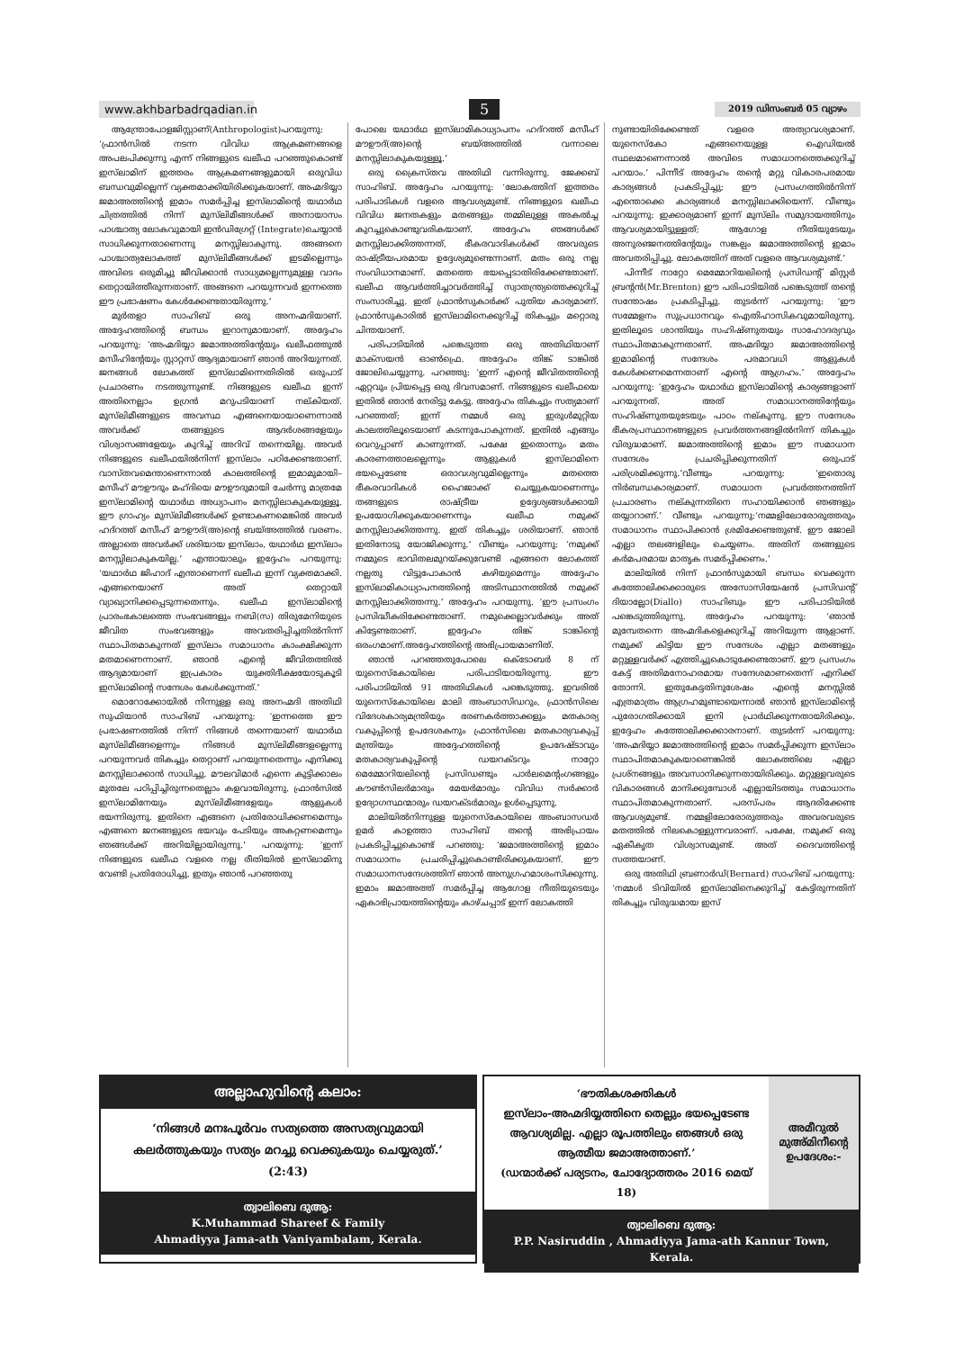www.akhbarbadrqadian.in 5 2019 ഡിസംബർ 05 വ്യാഴം
ആന്ത്രോപോളജിസ്റ്റാണ്(Anthropologist)പറയുന്നു: ‘ഫ്രാൻസിൽ നടന്ന വിവിധ ആക്രമണങ്ങളെ അപലപിക്കുന്നു എന്ന് നിങ്ങളുടെ ഖലീഫ പറഞ്ഞുകൊണ്ട് ഇസ്‌ലാമിന് ഇത്തരം ആക്രമണങ്ങളുമായി ഒരുവിധ ബന്ധവുമില്ലെന്ന് വ്യക്തമാക്കിയിരിക്കുകയാണ്. അഹ്മദിയ്യാ ജമാഅത്തിന്റെ ഇമാം സമർപ്പിച്ച ഇസ്‌ലാമിന്റെ യഥാർഥ ചിത്രത്തിൽ നിന്ന് മുസ്‌ലിമീങ്ങൾക്ക് അനായാസം പാശ്ചാത്യ ലോകവുമായി ഇൻഡിഗ്രേറ്റ് (Integrate)ചെയ്യാൻ സാധിക്കുന്നതാണെന്നു മനസ്സിലാകുന്നു. അങ്ങനെ പാശ്ചാത്യലോകത്ത് മുസ്‌ലിമീങ്ങൾക്ക് ഇടമില്ലെന്നും അവിടെ ഒരുമിച്ചു ജീവിക്കാൻ സാധ്യമല്ലെന്നുമുള്ള വാദം തെറ്റായിത്തീരുന്നതാണ്. അങ്ങനെ പറയുന്നവർ ഇന്നത്തെ ഈ പ്രഭാഷണം കേൾക്കേണ്ടതായിരുന്നു.’
മുർതളാ സാഹിബ് ഒരു അനഹ്മദിയാണ്. അദ്ദേഹത്തിന്റെ ബന്ധം ഇറാനുമായാണ്. അദ്ദേഹം പറയുന്നു: ‘അഹ്മദിയ്യാ ജമാഅത്തിന്റേയും ഖലീഫത്തുൽ മസീഹിന്റേയും സ്റ്റാറ്റസ് ആദ്യമായാണ് ഞാൻ അറിയുന്നത്. ജനങ്ങൾ ലോകത്ത് ഇസ്‌ലാമിന്നെതിരിൽ ഒരുപാട് പ്രചാരണം നടത്തുന്നുണ്ട്. നിങ്ങളുടെ ഖലീഫ ഇന്ന് അതിനെല്ലാം ഉഗ്രൻ മറുപടിയാണ് നല്കിയത്. മുസ്‌ലിമീങ്ങളുടെ അവസ്ഥ എങ്ങനെയായാണെന്നാൽ അവർക്ക് തങ്ങളുടെ ആദർശങ്ങളേയും വിശ്വാസങ്ങളേയും കുറിച്ച് അറിവ് തന്നെയില്ല. അവർ നിങ്ങളുടെ ഖലീഫയിൽനിന്ന് ഇസ്‌ലാം പഠിക്കേണ്ടതാണ്. വാസ്തവമെന്താണെന്നാൽ കാലത്തിന്റെ ഇമാമുമായി– മസീഹ് മൗഊദും മഹ്ദിയെ മൗഊദുമായി ചേർന്നു മാത്രമേ ഇസ്‌ലാമിന്റെ യഥാർഥ അധ്യാപനം മനസ്സിലാകുകയുള്ളൂ. ഈ ഗ്രാഹ്യം മുസ്‌ലിമീങ്ങൾക്ക് ഉണ്ടാകണമെങ്കിൽ അവർ ഹദ്റത്ത് മസീഹ് മൗഊദ്(അ)ന്റെ ബയ്അത്തിൽ വരണം. അല്ലാതെ അവർക്ക് ശരിയായ ഇസ്‌ലാം, യഥാർഥ ഇസ്‌ലാം മനസ്സിലാകുകയില്ല.’ എന്തായാലും ഇദ്ദേഹം പറയുന്നു: ‘യഥാർഥ ജിഹാദ് എന്താണെന്ന് ഖലീഫ ഇന്ന് വ്യക്തമാക്കി. എങ്ങനെയാണ് അത് തെറ്റായി വ്യാഖ്യാനിക്കപ്പെടുന്നതെന്നും. ഖലീഫ ഇസ്‌ലാമിന്റെ പ്രാരംഭകാലത്തെ സംഭവങ്ങളും നബി(സ) തിരുമേനിയുടെ ജീവിത സംഭവങ്ങളും അവതരിപ്പിച്ചതിൽനിന്ന് സ്ഥാപിതമാകുന്നത് ഇസ്‌ലാം സമാധാനം കാംക്ഷിക്കുന്ന മതമാണെന്നാണ്. ഞാൻ എന്റെ ജീവിതത്തിൽ ആദ്യമായാണ് ഇപ്രകാരം യുക്തിദീക്ഷയോടുകൂടി ഇസ്‌ലാമിന്റെ സന്ദേശം കേൾക്കുന്നത്.’
മൊറോക്കോയിൽ നിന്നുള്ള ഒരു അനഹ്മദി അതിഥി സുഫിയാൻ സാഹിബ് പറയുന്നു: ‘ഇന്നത്തെ ഈ പ്രഭാഷണത്തിൽ നിന്ന് നിങ്ങൾ തന്നെയാണ് യഥാർഥ മുസ്‌ലിമീങ്ങളെന്നും നിങ്ങൾ മുസ്‌ലിമീങ്ങളല്ലെന്നു പറയുന്നവർ തികച്ചും തെറ്റാണ് പറയുന്നതെന്നും എനിക്കു മനസ്സിലാക്കാൻ സാധിച്ചു. മൗലവിമാർ എന്നെ കുട്ടിക്കാലം മുതലേ പഠിപ്പിച്ചിരുന്നതെല്ലാം കളവായിരുന്നു. ഫ്രാൻസിൽ ഇസ്‌ലാമിനേയും മുസ്‌ലിമീങ്ങളേയും ആളുകൾ ഭയന്നിരുന്നു. ഇതിനെ എങ്ങനെ പ്രതിരോധിക്കണമെന്നും എങ്ങനെ ജനങ്ങളുടെ ഭയവും പേടിയും അകറ്റണമെന്നും ഞങ്ങൾക്ക് അറിയില്ലായിരുന്നു.’ പറയുന്നു: ‘ഇന്ന് നിങ്ങളുടെ ഖലീഫ വളരെ നല്ല രീതിയിൽ ഇസ്‌ലാമിനു വേണ്ടി പ്രതിരോധിച്ചു. ഇതും ഞാൻ പറഞ്ഞതു
പോലെ യഥാർഥ ഇസ്‌ലാമികാധ്യാപനം ഹദ്റത്ത് മസീഹ് മൗഊദ്(അ)ന്റെ ബയ്അത്തിൽ വന്നാലെ മനസ്സിലാകുകയുള്ളൂ.’
ഒരു ക്രൈസ്തവ അതിഥി വന്നിരുന്നു. ജേക്കബ് സാഹിബ്. അദ്ദേഹം പറയുന്നു: ‘ലോകത്തിന് ഇത്തരം പരിപാടികൾ വളരെ ആവശ്യമുണ്ട്. നിങ്ങളുടെ ഖലീഫ വിവിധ ജനതകളും മതങ്ങളും തമ്മിലുള്ള അകൽച്ച കുറച്ചുകൊണ്ടുവരികയാണ്. അദ്ദേഹം ഞങ്ങൾക്ക് മനസ്സിലാക്കിത്തന്നത്, ഭീകരവാദികൾക്ക് അവരുടെ രാഷ്ട്രീയപരമായ ഉദ്ദേശ്യമുണ്ടെന്നാണ്. മതം ഒരു നല്ല സംവിധാനമാണ്. മതത്തെ ഭയപ്പെടാതിരിക്കേണ്ടതാണ്. ഖലീഫ ആവർത്തിച്ചാവർത്തിച്ച് സ്വാതന്ത്ര്യത്തെക്കുറിച്ച് സംസാരിച്ചു. ഇത് ഫ്രാൻസുകാർക്ക് പുതിയ കാര്യമാണ്. ഫ്രാൻസുകാരിൽ ഇസ്‌ലാമിനെക്കുറിച്ച് തികച്ചും മറ്റൊരു ചിന്തയാണ്.
പരിപാടിയിൽ പങ്കെടുത്ത ഒരു അതിഥിയാണ് മാക്സയൻ ഓൺഫ്രെ. അദ്ദേഹം തിങ്ക് ടാങ്കിൽ ജോലിചെയ്യുന്നു. പറഞ്ഞു: ‘ഇന്ന് എന്റെ ജീവിതത്തിന്റെ ഏറ്റവും പ്രിയപ്പെട്ട ഒരു ദിവസമാണ്. നിങ്ങളുടെ ഖലീഫയെ ഇതിൽ ഞാൻ നേരിട്ടു കേട്ടു. അദ്ദേഹം തികച്ചും സത്യമാണ് പറഞ്ഞത്; ഇന്ന് നമ്മൾ ഒരു ഇരുൾമുറ്റിയ കാലത്തിലൂടെയാണ് കടന്നുപോകുന്നത്. ഇതിൽ എങ്ങും വെറുപ്പാണ് കാണുന്നത്. പക്ഷേ ഇതൊന്നും മതം കാരണത്താലല്ലെന്നും ആളുകൾ ഇസ്‌ലാമിനെ ഭയപ്പെടേണ്ട ഒരാവശ്യവുമില്ലെന്നും മതത്തെ ഭീകരവാദികൾ ഹൈജാക്ക് ചെയ്യുകയാണെന്നും തങ്ങളുടെ രാഷ്ട്രീയ ഉദ്ദേശ്യങ്ങൾക്കായി ഉപയോഗിക്കുകയാണെന്നും ഖലീഫ നമുക്ക് മനസ്സിലാക്കിത്തന്നു. ഇത് തികച്ചും ശരിയാണ്. ഞാൻ ഇതിനോടു യോജിക്കുന്നു.’ വീണ്ടും പറയുന്നു: ‘നമുക്ക് നമ്മുടെ ഭാവിതലമുറയ്ക്കുവേണ്ടി എങ്ങനെ ലോകത്ത് നല്ലതു വിട്ടുപോകാൻ കഴിയുമെന്നും അദ്ദേഹം ഇസ്‌ലാമികാധ്യാപനത്തിന്റെ അടിസ്ഥാനത്തിൽ നമുക്ക് മനസ്സിലാക്കിത്തന്നു.’ അദ്ദേഹം പറയുന്നു. ‘ഈ പ്രസംഗം പ്രസിദ്ധീകരിക്കേണ്ടതാണ്. നമുക്കെല്ലാവർക്കും അത് കിട്ടേണ്ടതാണ്. ഇദ്ദേഹം തിങ്ക് ടാങ്കിന്റെ ഒരംഗമാണ്.അദ്ദേഹത്തിന്റെ അഭിപ്രായമാണിത്.
ഞാൻ പറഞ്ഞതുപോലെ ഒക്ടോബർ 8 ന് യുനെസ്കോയിലെ പരിപാടിയായിരുന്നു. ഈ പരിപാടിയിൽ 91 അതിഥികൾ പങ്കെടുത്തു. ഇവരിൽ യുനെസ്കോയിലെ മാലി അംബാസിഡറും, ഫ്രാൻസിലെ വിദേശകാര്യമന്ത്രിയും ഭരണകർത്താക്കളും മതകാര്യ വകുപ്പിന്റെ ഉപദേശകനും ഫ്രാൻസിലെ മതകാര്യവകുപ്പ് മന്ത്രിയും അദ്ദേഹത്തിന്റെ ഉപദേഷ്ടാവും മതകാര്യവകുപ്പിന്റെ ഡയറക്ടറും നാറ്റോ മെമ്മോറിയലിന്റെ പ്രസിഡണ്ടും പാർലമെന്റംഗങ്ങളും കൗൺസിലർമാരും മേയർമാരും വിവിധ സർക്കാർ ഉദ്യോഗസ്ഥന്മാരും ഡയറക്ടർമാരും ഉൾപ്പെടുന്നു.
മാലിയിൽനിന്നുള്ള യുനെസ്കോയിലെ അംബാസഡർ ഉമർ കാഉത്താ സാഹിബ് തന്റെ അഭിപ്രായം പ്രകടിപ്പിച്ചുകൊണ്ട് പറഞ്ഞു: ‘ജമാഅത്തിന്റെ ഇമാം സമാധാനം പ്രചരിപ്പിച്ചുകൊണ്ടിരിക്കുകയാണ്. ഈ സമാധാനസന്ദേശത്തിന് ഞാൻ അനുഗ്രഹമാശംസിക്കുന്നു. ഇമാം ജമാഅത്ത് സമർപ്പിച്ച ആഗോള നീതിയുടെയും ഏകാഭിപ്രായത്തിന്റെയും കാഴ്ചപ്പാട് ഇന്ന് ലോകത്തി
നുണ്ടായിരിക്കേണ്ടത് വളരെ അത്യാവശ്യമാണ്. യുനെസ്കോ എങ്ങനെയുള്ള ഐഡിയൽ സ്ഥലമാണെന്നാൽ അവിടെ സമാധാനത്തെക്കുറിച്ച് പറയാം.’ പിന്നീട് അദ്ദേഹം തന്റെ മറ്റു വികാരപരമായ കാര്യങ്ങൾ പ്രകടിപ്പിച്ചു; ഈ പ്രസംഗത്തിൽനിന്ന് എന്തൊക്കെ കാര്യങ്ങൾ മനസ്സിലാക്കിയെന്ന്. വീണ്ടും പറയുന്നു: ഇക്കാര്യമാണ് ഇന്ന് മുസ്‌ലിം സമുദായത്തിനും ആവശ്യമായിട്ടുള്ളത്; ആഗോള നീതിയുടേയും അനുരഞ്ജനത്തിന്റേയും സങ്കല്പം ജമാഅത്തിന്റെ ഇമാം അവതരിപ്പിച്ചു. ലോകത്തിന് അത് വളരെ ആവശ്യമുണ്ട്.’
പിന്നീട് നാറ്റോ മെമ്മോറിയലിന്റെ പ്രസിഡന്റ് മിസ്റ്റർ ബ്രന്റൻ(Mr.Brenton) ഈ പരിപാടിയിൽ പങ്കെടുത്ത് തന്റെ സന്തോഷം പ്രകടിപ്പിച്ചു. തുടർന്ന് പറയുന്നു: ‘ഈ സമ്മേളനം സുപ്രധാനവും ഐതിഹാസികവുമായിരുന്നു. ഇതിലൂടെ ശാന്തിയും സഹിഷ്ണുതയും സാഹോദര്യവും സ്ഥാപിതമാകുന്നതാണ്. അഹ്മദിയ്യാ ജമാഅത്തിന്റെ ഇമാമിന്റെ സന്ദേശം പരമാവധി ആളുകൾ കേൾക്കണമെന്നതാണ് എന്റെ ആഗ്രഹം.’ അദ്ദേഹം പറയുന്നു: ‘ഇദ്ദേഹം യഥാർഥ ഇസ്‌ലാമിന്റെ കാര്യങ്ങളാണ് പറയുന്നത്. അത് സമാധാനത്തിന്റേയും സഹിഷ്ണുതയുടേയും പാഠം നല്കുന്നു. ഈ സന്ദേശം ഭീകരപ്രസ്ഥാനങ്ങളുടെ പ്രവർത്തനങ്ങളിൽനിന്ന് തികച്ചും വിരുദ്ധമാണ്. ജമാഅത്തിന്റെ ഇമാം ഈ സമാധാന സന്ദേശം പ്രചരിപ്പിക്കുന്നതിന് ഒരുപാട് പരിശ്രമിക്കുന്നു.’വീണ്ടും പറയുന്നു: ‘ഇതൊരു നിർബന്ധകാര്യമാണ്. സമാധാന പ്രവർത്തനത്തിന് പ്രചാരണം നല്കുന്നതിനെ സഹായിക്കാൻ ഞങ്ങളും തയ്യാറാണ്.’ വീണ്ടും പറയുന്നു:‘നമ്മളിലോരോരുത്തരും സമാധാനം സ്ഥാപിക്കാൻ ശ്രമിക്കേണ്ടതുണ്ട്. ഈ ജോലി എല്ലാ തലങ്ങളിലും ചെയ്യണം. അതിന് തങ്ങളുടെ കർമപരമായ മാതൃക സമർപ്പിക്കണം.’
മാലിയിൽ നിന്ന് ഫ്രാൻസുമായി ബന്ധം വെക്കുന്ന കത്തോലിക്കക്കാരുടെ അസോസിയേഷൻ പ്രസിഡന്റ് ദിയാല്ലോ(Diallo) സാഹിബും ഈ പരിപാടിയിൽ പങ്കെടുത്തിരുന്നു. അദ്ദേഹം പറയുന്നു: ‘ഞാൻ മുമ്പേതന്നെ അഹ്മദികളെക്കുറിച്ച് അറിയുന്ന ആളാണ്. നമുക്ക് കിട്ടിയ ഈ സന്ദേശം എല്ലാ മതങ്ങളും മറ്റുള്ളവർക്ക് എത്തിച്ചുകൊടുക്കേണ്ടതാണ്. ഈ പ്രസംഗം കേട്ട് അതിമനോഹരമായ സന്ദേശമാണതെന്ന് എനിക്ക് തോന്നി. ഇതുകേട്ടതിനുശേഷം എന്റെ മനസ്സിൽ എത്രമാത്രം ആഗ്രഹമുണ്ടായെന്നാൽ ഞാൻ ഇസ്‌ലാമിന്റെ പുരോഗതിക്കായി ഇനി പ്രാർഥിക്കുന്നതായിരിക്കും. ഇദ്ദേഹം കത്തോലിക്കക്കാരനാണ്. തുടർന്ന് പറയുന്നു: ‘അഹ്മദിയ്യാ ജമാഅത്തിന്റെ ഇമാം സമർപ്പിക്കുന്ന ഇസ്‌ലാം സ്ഥാപിതമാകുകയാണെങ്കിൽ ലോകത്തിലെ എല്ലാ പ്രശ്നങ്ങളും അവസാനിക്കുന്നതായിരിക്കും. മറ്റുള്ളവരുടെ വികാരങ്ങൾ മാനിക്കുമ്പോൾ എല്ലായിടത്തും സമാധാനം സ്ഥാപിതമാകുന്നതാണ്. പരസ്പരം ആദരിക്കേണ്ട ആവശ്യമുണ്ട്. നമ്മളിലോരോരുത്തരും അവരവരുടെ മതത്തിൽ നിലകൊള്ളുന്നവരാണ്. പക്ഷേ, നമുക്ക് ഒരു ഏകീകൃത വിശ്വാസമുണ്ട്. അത് ദൈവത്തിന്റെ സത്തയാണ്.
ഒരു അതിഥി ബ്രണാർഡ്(Bernard) സാഹിബ് പറയുന്നു: ‘നമ്മൾ ടിവിയിൽ ഇസ്‌ലാമിനെക്കുറിച്ച് കേട്ടിരുന്നതിന് തികച്ചും വിരുദ്ധമായ ഇസ്
അല്ലാഹുവിന്റെ കലാം:
‘നിങ്ങൾ മനഃപൂർവം സത്യത്തെ അസത്യവുമായി കലർത്തുകയും സത്യം മറച്ചു വെക്കുകയും ചെയ്യരുത്.’
(2:43)
ത്വാലിബെ ദുആ:
K.Muhammad Shareef & Family
Ahmadiyya Jama-ath Vaniyambalam, Kerala.
‘ഭൗതികശക്തികൾ
ഇസ്‌ലാം-അഹ്മദിയ്യത്തിനെ തെല്ലും ഭയപ്പെടേണ്ട ആവശ്യമില്ല. എല്ലാ രൂപത്തിലും ഞങ്ങൾ ഒരു ആത്മീയ ജമാഅത്താണ്.’
(ഡന്മാർക്ക് പര്യടനം, ചോദ്യോത്തരം 2016 മെയ് 18)
അമീറുൽ
മുഅ്മിനീന്റെ
ഉപദേശം:-
ത്വാലിബെ ദുആ:
P.P. Nasiruddin , Ahmadiyya Jama-ath Kannur Town, Kerala.